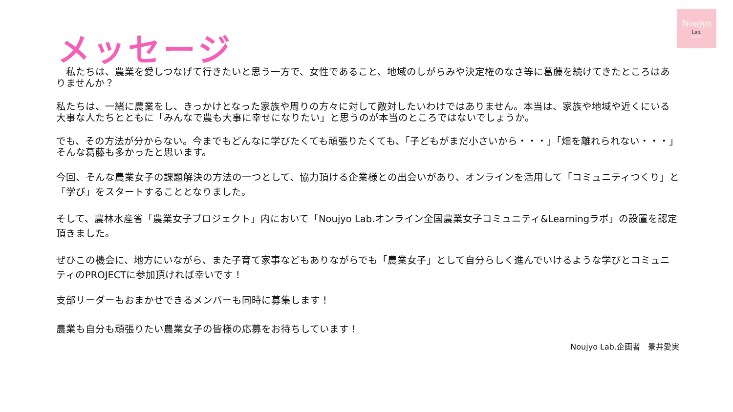Noujyo
Lab.
~ring＊link~
メッセージ
　私たちは、農業を愛しつなげて行きたいと思う一方で、女性であること、地域のしがらみや決定権のなさ等に葛藤を続けてきたところはありませんか？
私たちは、一緒に農業をし、きっかけとなった家族や周りの方々に対して敵対したいわけではありません。本当は、家族や地域や近くにいる大事な人たちとともに「みんなで農も大事に幸せになりたい」と思うのが本当のところではないでしょうか。
でも、その方法が分からない。今までもどんなに学びたくても頑張りたくても、「子どもがまだ小さいから・・・」「畑を離れられない・・・」そんな葛藤も多かったと思います。
今回、そんな農業女子の課題解決の方法の一つとして、協力頂ける企業様との出会いがあり、オンラインを活用して「コミュニティつくり」と「学び」をスタートすることとなりました。
そして、農林水産省「農業女子プロジェクト」内において「Noujyo Lab.オンライン全国農業女子コミュニティ&Learningラボ」の設置を認定頂きました。
ぜひこの機会に、地方にいながら、また子育て家事などもありながらでも「農業女子」として自分らしく進んでいけるような学びとコミュニティのPROJECTに参加頂ければ幸いです！
支部リーダーもおまかせできるメンバーも同時に募集します！
農業も自分も頑張りたい農業女子の皆様の応募をお待ちしています！
Noujyo Lab.企画者　景井愛実